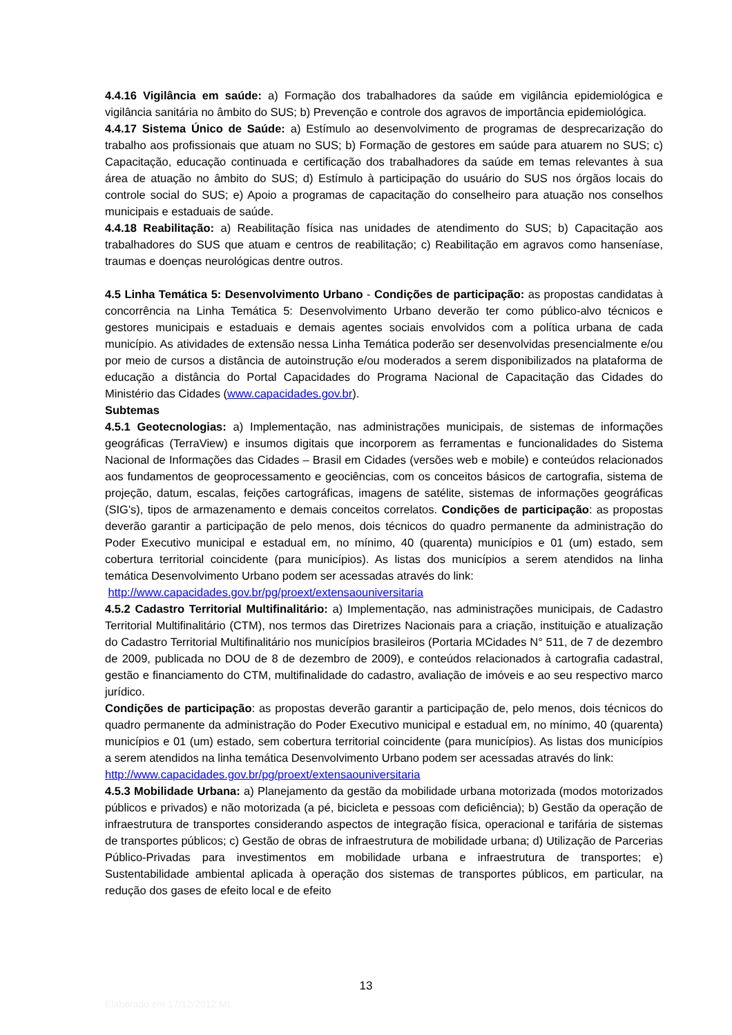4.4.16 Vigilância em saúde: a) Formação dos trabalhadores da saúde em vigilância epidemiológica e vigilância sanitária no âmbito do SUS; b) Prevenção e controle dos agravos de importância epidemiológica.
4.4.17 Sistema Único de Saúde: a) Estímulo ao desenvolvimento de programas de desprecarização do trabalho aos profissionais que atuam no SUS; b) Formação de gestores em saúde para atuarem no SUS; c) Capacitação, educação continuada e certificação dos trabalhadores da saúde em temas relevantes à sua área de atuação no âmbito do SUS; d) Estímulo à participação do usuário do SUS nos órgãos locais do controle social do SUS; e) Apoio a programas de capacitação do conselheiro para atuação nos conselhos municipais e estaduais de saúde.
4.4.18 Reabilitação: a) Reabilitação física nas unidades de atendimento do SUS; b) Capacitação aos trabalhadores do SUS que atuam e centros de reabilitação; c) Reabilitação em agravos como hanseníase, traumas e doenças neurológicas dentre outros.
4.5 Linha Temática 5: Desenvolvimento Urbano - Condições de participação: as propostas candidatas à concorrência na Linha Temática 5: Desenvolvimento Urbano deverão ter como público-alvo técnicos e gestores municipais e estaduais e demais agentes sociais envolvidos com a política urbana de cada município. As atividades de extensão nessa Linha Temática poderão ser desenvolvidas presencialmente e/ou por meio de cursos a distância de autoinstrução e/ou moderados a serem disponibilizados na plataforma de educação a distância do Portal Capacidades do Programa Nacional de Capacitação das Cidades do Ministério das Cidades (www.capacidades.gov.br).
Subtemas
4.5.1 Geotecnologias: a) Implementação, nas administrações municipais, de sistemas de informações geográficas (TerraView) e insumos digitais que incorporem as ferramentas e funcionalidades do Sistema Nacional de Informações das Cidades – Brasil em Cidades (versões web e mobile) e conteúdos relacionados aos fundamentos de geoprocessamento e geociências, com os conceitos básicos de cartografia, sistema de projeção, datum, escalas, feições cartográficas, imagens de satélite, sistemas de informações geográficas (SIG's), tipos de armazenamento e demais conceitos correlatos. Condições de participação: as propostas deverão garantir a participação de pelo menos, dois técnicos do quadro permanente da administração do Poder Executivo municipal e estadual em, no mínimo, 40 (quarenta) municípios e 01 (um) estado, sem cobertura territorial coincidente (para municípios). As listas dos municípios a serem atendidos na linha temática Desenvolvimento Urbano podem ser acessadas através do link:
http://www.capacidades.gov.br/pg/proext/extensaouniversitaria
4.5.2 Cadastro Territorial Multifinalitário: a) Implementação, nas administrações municipais, de Cadastro Territorial Multifinalitário (CTM), nos termos das Diretrizes Nacionais para a criação, instituição e atualização do Cadastro Territorial Multifinalitário nos municípios brasileiros (Portaria MCidades N° 511, de 7 de dezembro de 2009, publicada no DOU de 8 de dezembro de 2009), e conteúdos relacionados à cartografia cadastral, gestão e financiamento do CTM, multifinalidade do cadastro, avaliação de imóveis e ao seu respectivo marco jurídico.
Condições de participação: as propostas deverão garantir a participação de, pelo menos, dois técnicos do quadro permanente da administração do Poder Executivo municipal e estadual em, no mínimo, 40 (quarenta) municípios e 01 (um) estado, sem cobertura territorial coincidente (para municípios). As listas dos municípios a serem atendidos na linha temática Desenvolvimento Urbano podem ser acessadas através do link:
http://www.capacidades.gov.br/pg/proext/extensaouniversitaria
4.5.3 Mobilidade Urbana: a) Planejamento da gestão da mobilidade urbana motorizada (modos motorizados públicos e privados) e não motorizada (a pé, bicicleta e pessoas com deficiência); b) Gestão da operação de infraestrutura de transportes considerando aspectos de integração física, operacional e tarifária de sistemas de transportes públicos; c) Gestão de obras de infraestrutura de mobilidade urbana; d) Utilização de Parcerias Público-Privadas para investimentos em mobilidade urbana e infraestrutura de transportes; e) Sustentabilidade ambiental aplicada à operação dos sistemas de transportes públicos, em particular, na redução dos gases de efeito local e de efeito
13
Elaborado em 17/12/2012 ML